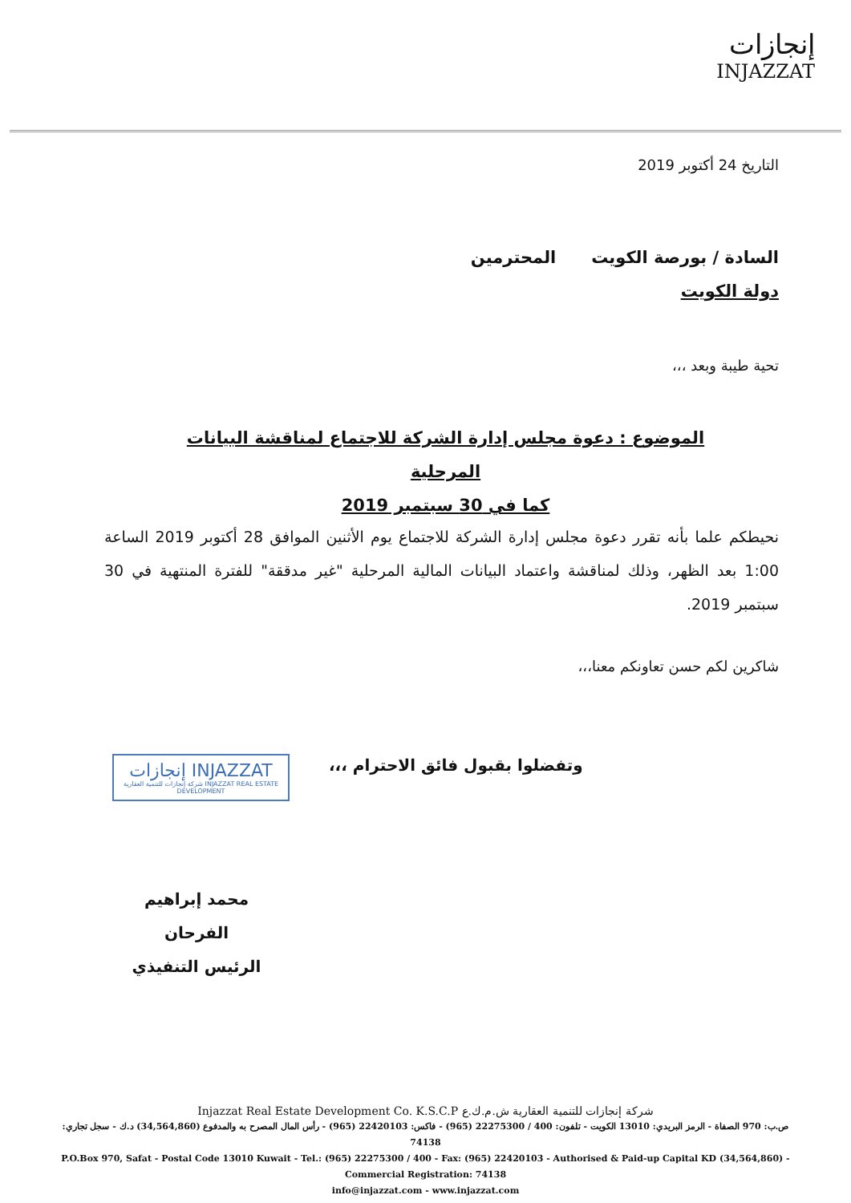إنجازات
INJAZZAT
التاريخ 24 أكتوبر 2019
السادة / بورصة الكويت المحترمين
دولة الكويت
تحية طيبة وبعد ،،،
الموضوع : دعوة مجلس إدارة الشركة للاجتماع لمناقشة البيانات المرحلية
كما في 30 سبتمبر 2019
نحيطكم علما بأنه تقرر دعوة مجلس إدارة الشركة للاجتماع يوم الأثنين الموافق 28 أكتوبر 2019 الساعة 1:00 بعد الظهر، وذلك لمناقشة واعتماد البيانات المالية المرحلية "غير مدققة" للفترة المنتهية في 30 سبتمبر 2019.
شاكرين لكم حسن تعاونكم معنا،،،
وتفضلوا بقبول فائق الاحترام ،،،
إنجازات INJAZZAT
شركة إنجازات للتنمية العقارية INJAZZAT REAL ESTATE DEVELOPMENT
محمد إبراهيم الفرحان
الرئيس التنفيذي
Injazzat Real Estate Development Co. K.S.C.P شركة إنجازات للتنمية العقارية ش.م.ك.ع
ص.ب: 970 الصفاة - الرمز البريدي: 13010 الكويت - تلفون: 400 / 22275300 (965) - فاكس: 22420103 (965) - رأس المال المصرح به والمدفوع (34,564,860) د.ك - سجل تجاري: 74138
P.O.Box 970, Safat - Postal Code 13010 Kuwait - Tel.: (965) 22275300 / 400 - Fax: (965) 22420103 - Authorised & Paid-up Capital KD (34,564,860) - Commercial Registration: 74138
info@injazzat.com - www.injazzat.com